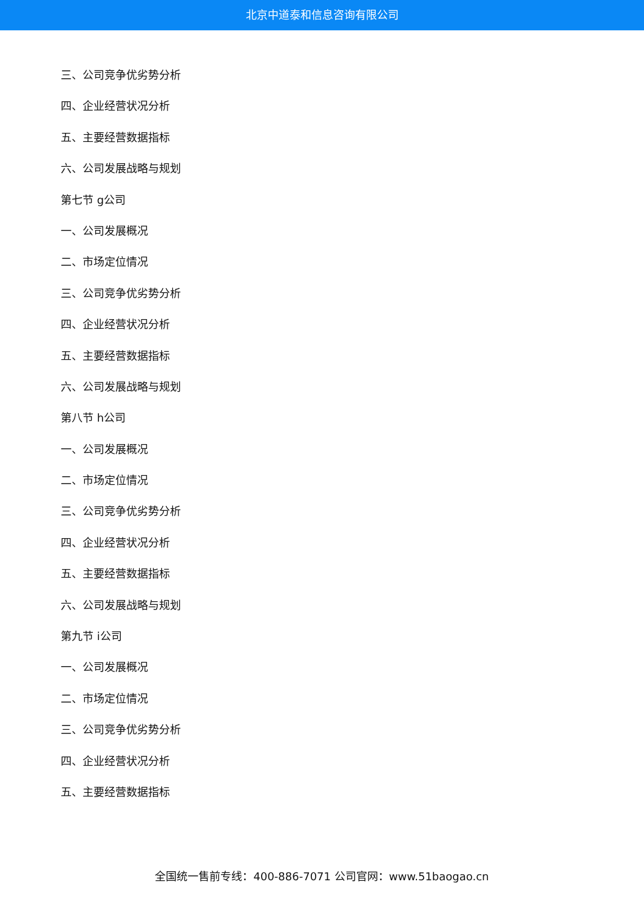北京中道泰和信息咨询有限公司
三、公司竞争优劣势分析
四、企业经营状况分析
五、主要经营数据指标
六、公司发展战略与规划
第七节 g公司
一、公司发展概况
二、市场定位情况
三、公司竞争优劣势分析
四、企业经营状况分析
五、主要经营数据指标
六、公司发展战略与规划
第八节 h公司
一、公司发展概况
二、市场定位情况
三、公司竞争优劣势分析
四、企业经营状况分析
五、主要经营数据指标
六、公司发展战略与规划
第九节 i公司
一、公司发展概况
二、市场定位情况
三、公司竞争优劣势分析
四、企业经营状况分析
五、主要经营数据指标
全国统一售前专线：400-886-7071 公司官网：www.51baogao.cn